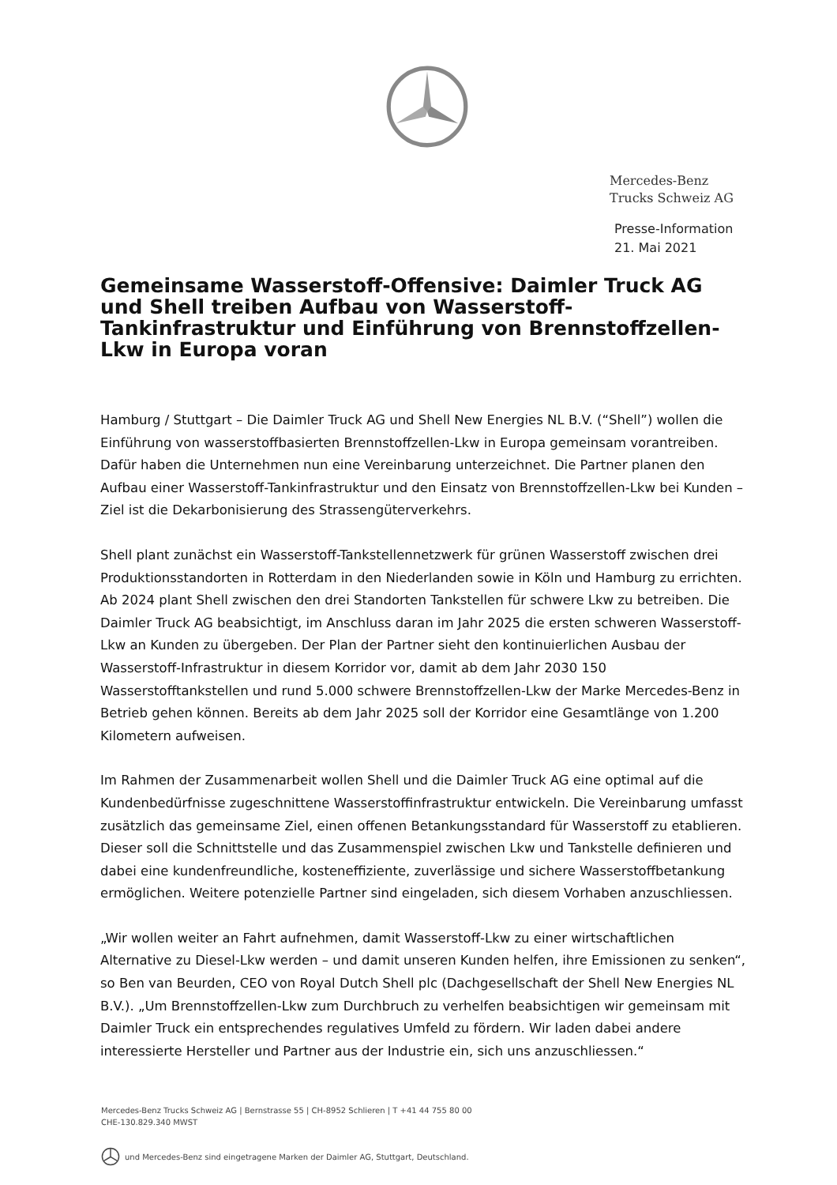Mercedes-Benz
Trucks Schweiz AG
Presse-Information
21. Mai 2021
Gemeinsame Wasserstoff-Offensive: Daimler Truck AG und Shell treiben Aufbau von Wasserstoff-Tankinfrastruktur und Einführung von Brennstoffzellen-Lkw in Europa voran
Hamburg / Stuttgart – Die Daimler Truck AG und Shell New Energies NL B.V. (“Shell”) wollen die Einführung von wasserstoffbasierten Brennstoffzellen-Lkw in Europa gemeinsam vorantreiben. Dafür haben die Unternehmen nun eine Vereinbarung unterzeichnet. Die Partner planen den Aufbau einer Wasserstoff-Tankinfrastruktur und den Einsatz von Brennstoffzellen-Lkw bei Kunden – Ziel ist die Dekarbonisierung des Strassengüterverkehrs.
Shell plant zunächst ein Wasserstoff-Tankstellennetzwerk für grünen Wasserstoff zwischen drei Produktionsstandorten in Rotterdam in den Niederlanden sowie in Köln und Hamburg zu errichten. Ab 2024 plant Shell zwischen den drei Standorten Tankstellen für schwere Lkw zu betreiben. Die Daimler Truck AG beabsichtigt, im Anschluss daran im Jahr 2025 die ersten schweren Wasserstoff-Lkw an Kunden zu übergeben. Der Plan der Partner sieht den kontinuierlichen Ausbau der Wasserstoff-Infrastruktur in diesem Korridor vor, damit ab dem Jahr 2030 150 Wasserstofftankstellen und rund 5.000 schwere Brennstoffzellen-Lkw der Marke Mercedes-Benz in Betrieb gehen können. Bereits ab dem Jahr 2025 soll der Korridor eine Gesamtlänge von 1.200 Kilometern aufweisen.
Im Rahmen der Zusammenarbeit wollen Shell und die Daimler Truck AG eine optimal auf die Kundenbedürfnisse zugeschnittene Wasserstoffinfrastruktur entwickeln. Die Vereinbarung umfasst zusätzlich das gemeinsame Ziel, einen offenen Betankungsstandard für Wasserstoff zu etablieren. Dieser soll die Schnittstelle und das Zusammenspiel zwischen Lkw und Tankstelle definieren und dabei eine kundenfreundliche, kosteneffiziente, zuverlässige und sichere Wasserstoffbetankung ermöglichen. Weitere potenzielle Partner sind eingeladen, sich diesem Vorhaben anzuschliessen.
„Wir wollen weiter an Fahrt aufnehmen, damit Wasserstoff-Lkw zu einer wirtschaftlichen Alternative zu Diesel-Lkw werden – und damit unseren Kunden helfen, ihre Emissionen zu senken“, so Ben van Beurden, CEO von Royal Dutch Shell plc (Dachgesellschaft der Shell New Energies NL B.V.). „Um Brennstoffzellen-Lkw zum Durchbruch zu verhelfen beabsichtigen wir gemeinsam mit Daimler Truck ein entsprechendes regulatives Umfeld zu fördern. Wir laden dabei andere interessierte Hersteller und Partner aus der Industrie ein, sich uns anzuschliessen.“
Mercedes-Benz Trucks Schweiz AG | Bernstrasse 55 | CH-8952 Schlieren | T +41 44 755 80 00
CHE-130.829.340 MWST
und Mercedes-Benz sind eingetragene Marken der Daimler AG, Stuttgart, Deutschland.